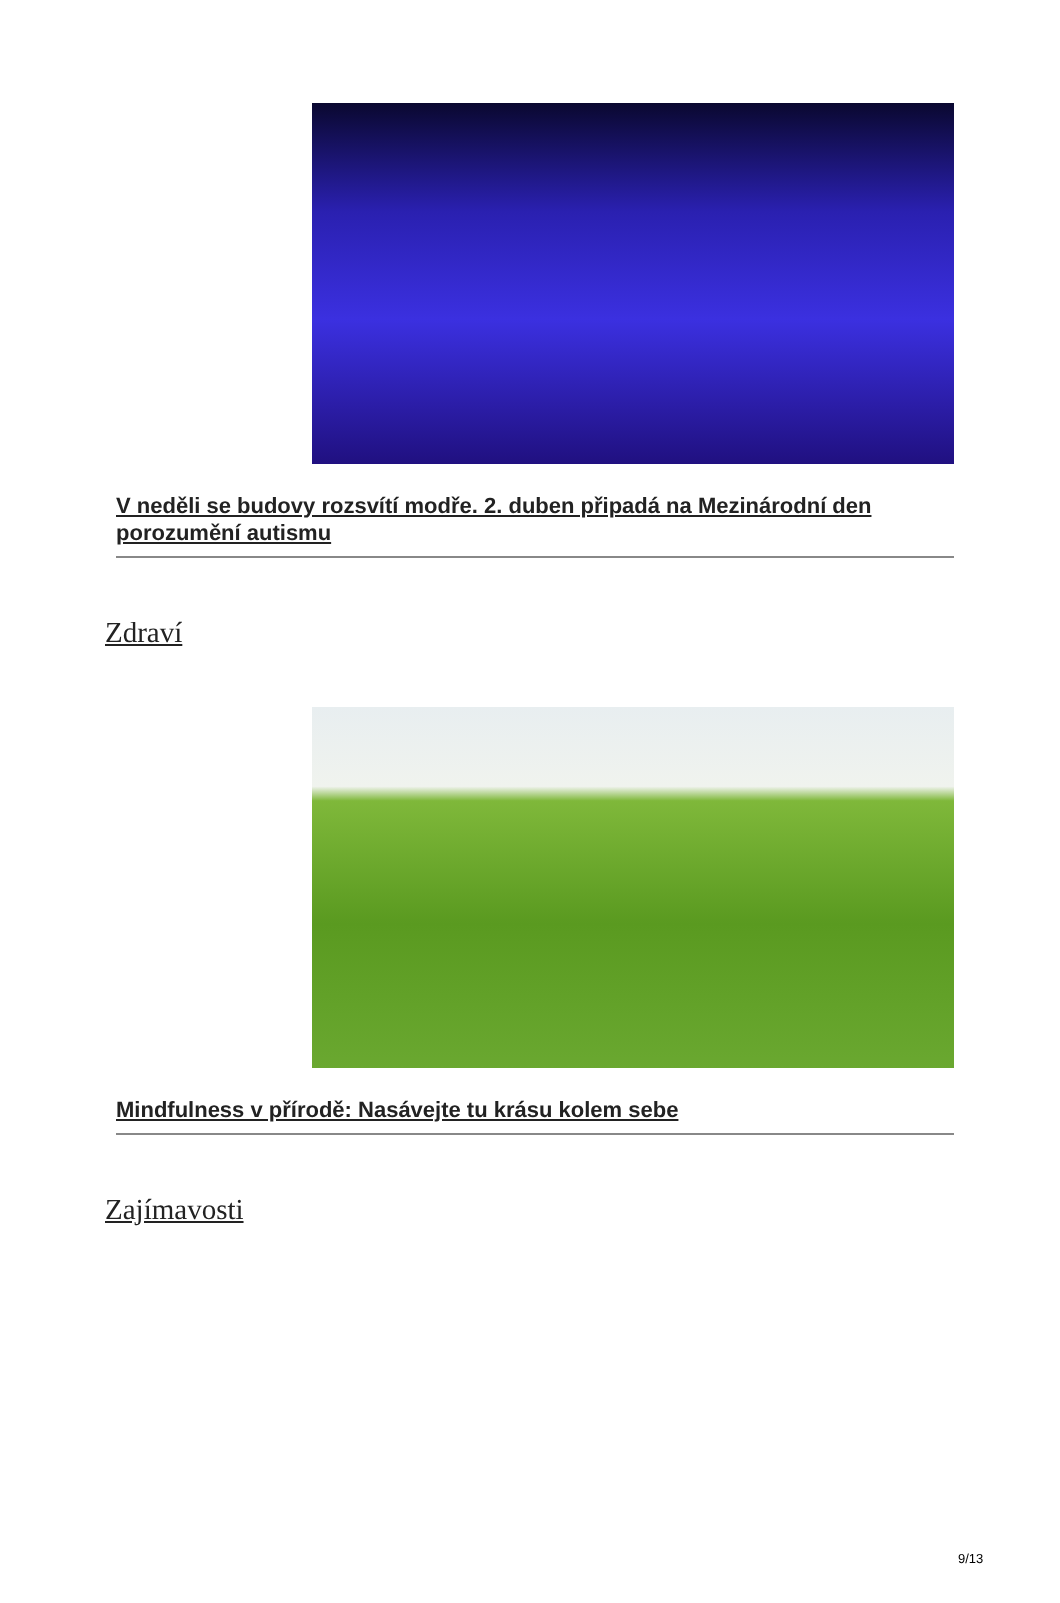V neděli se budovy rozsvítí modře. 2. duben připadá na Mezinárodní den porozumění autismu
Zdraví
Mindfulness v přírodě: Nasávejte tu krásu kolem sebe
Zajímavosti
9/13